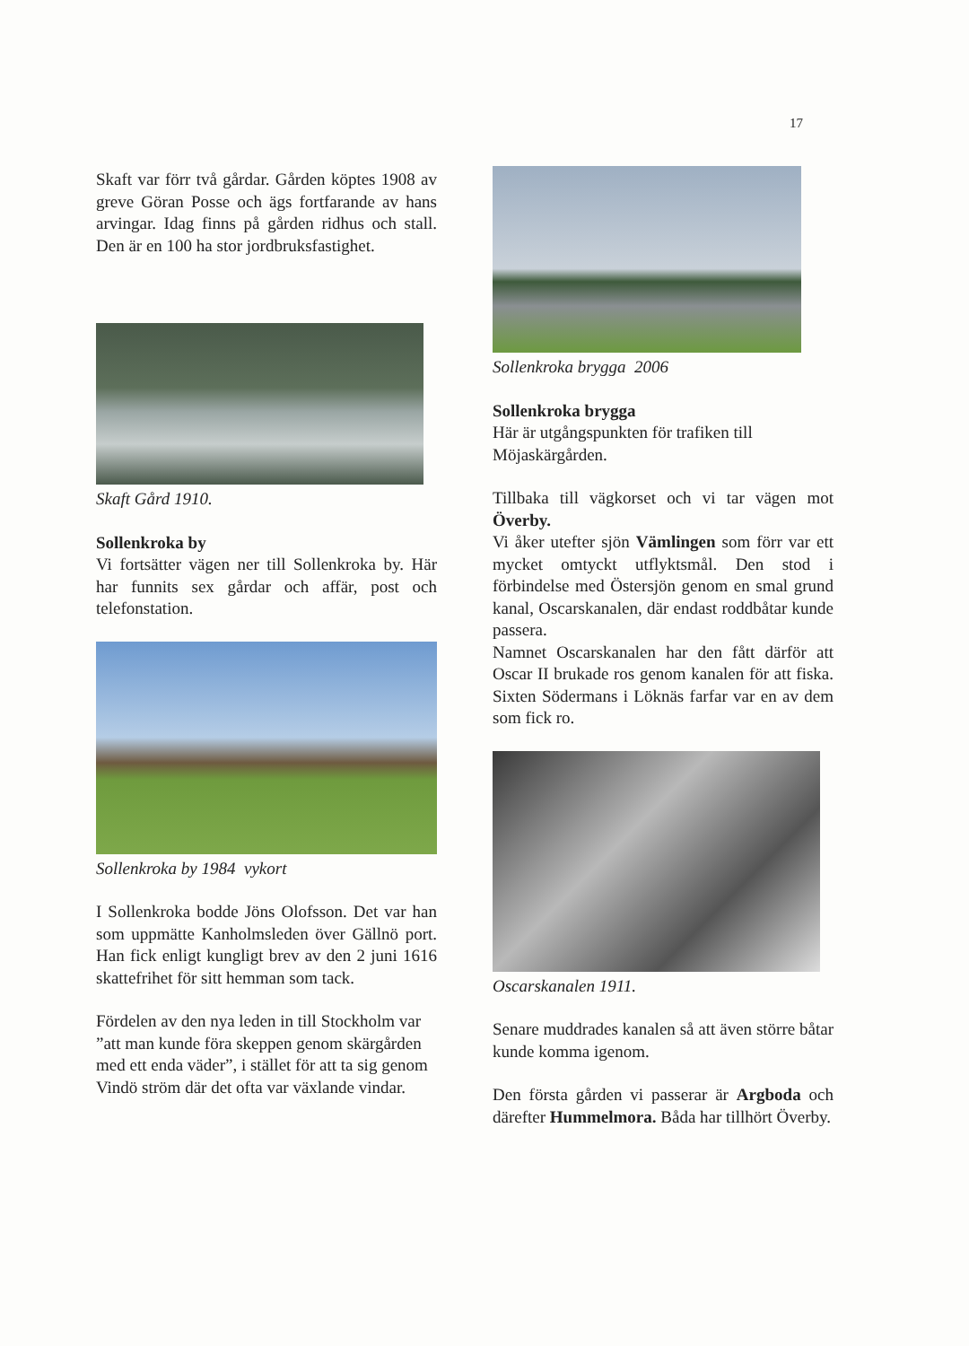17
Skaft var förr två gårdar. Gården köptes 1908 av greve Göran Posse och ägs fortfarande av hans arvingar. Idag finns på gården ridhus och stall. Den är en 100 ha stor jordbruksfastighet.
Skaft Gård 1910.
Sollenkroka by
Vi fortsätter vägen ner till Sollenkroka by. Här har funnits sex gårdar och affär, post och telefonstation.
Sollenkroka by 1984 vykort
I Sollenkroka bodde Jöns Olofsson. Det var han som uppmätte Kanholmsleden över Gällnö port. Han fick enligt kungligt brev av den 2 juni 1616 skattefrihet för sitt hemman som tack.
Fördelen av den nya leden in till Stockholm var ”att man kunde föra skeppen genom skärgården med ett enda väder”, i stället för att ta sig genom Vindö ström där det ofta var växlande vindar.
Sollenkroka brygga 2006
Sollenkroka brygga
Här är utgångspunkten för trafiken till Möjaskärgården.
Tillbaka till vägkorset och vi tar vägen mot Överby.
Vi åker utefter sjön Vämlingen som förr var ett mycket omtyckt utflyktsmål. Den stod i förbindelse med Östersjön genom en smal grund kanal, Oscarskanalen, där endast roddbåtar kunde passera.
Namnet Oscarskanalen har den fått därför att Oscar II brukade ros genom kanalen för att fiska. Sixten Södermans i Löknäs farfar var en av dem som fick ro.
Oscarskanalen 1911.
Senare muddrades kanalen så att även större båtar kunde komma igenom.
Den första gården vi passerar är Argboda och därefter Hummelmora. Båda har tillhört Överby.